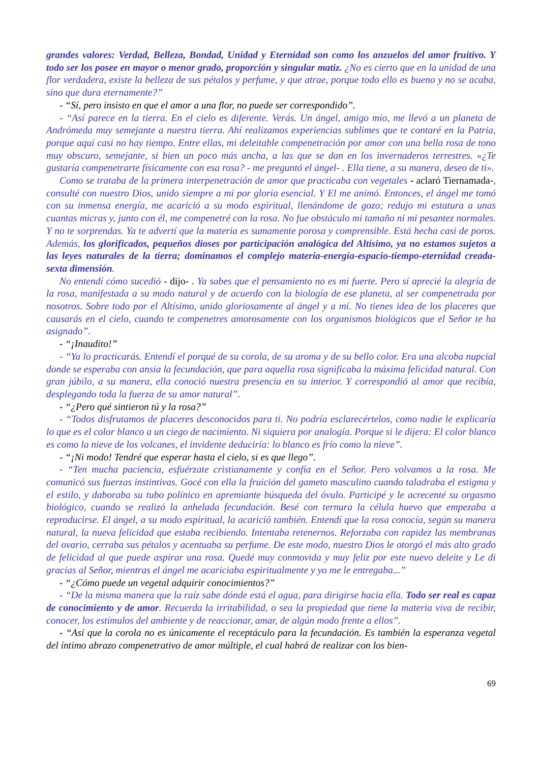grandes valores: Verdad, Belleza, Bondad, Unidad y Eternidad son como los anzuelos del amor fruitivo. Y todo ser los posee en mayor o menor grado, proporción y singular matiz. ¿No es cierto que en la unidad de una flor verdadera, existe la belleza de sus pétalos y perfume, y que atrae, porque todo ello es bueno y no se acaba, sino que dura eternamente?”
- “Sí, pero insisto en que el amor a una flor, no puede ser correspondido”.
- “Así parece en la tierra. En el cielo es diferente. Verás. Un ángel, amigo mío, me llevó a un planeta de Andrómeda muy semejante a nuestra tierra. Ahí realizamos experiencias sublimes que te contaré en la Patria, porque aquí casi no hay tiempo. Entre ellas, mi deleitable compenetración por amor con una bella rosa de tono muy obscuro, semejante, si bien un poco más ancha, a las que se dan en los invernaderos terrestres. «¿Te gustaría compenetrarte físicamente con esa rosa? - me preguntó el ángel- . Ella tiene, a su manera, deseo de ti».
Como se trataba de la primera interpenetración de amor que practicaba con vegetales - aclaró Tiernamada-, consulté con nuestro Dios, unido siempre a mí por gloria esencial. Y El me animó. Entonces, el ángel me tomó con su inmensa energía, me acarició a su modo espiritual, llenándome de gozo; redujo mi estatura a unas cuantas micras y, junto con él, me compenetré con la rosa. No fue obstáculo mi tamaño ni mi pesantez normales. Y no te sorprendas. Ya te advertí que la materia es sumamente porosa y comprensible. Está hecha casi de poros. Además, los glorificados, pequeños dioses por participación analógica del Altísimo, ya no estamos sujetos a las leyes naturales de la tierra; dominamos el complejo materia-energía-espacio-tiempo-eternidad creada-sexta dimensión.
No entendí cómo sucedió - dijo- . Ya sabes que el pensamiento no es mi fuerte. Pero sí aprecié la alegría de la rosa, manifestada a su modo natural y de acuerdo con la biología de ese planeta, al ser compenetrada por nosotros. Sobre todo por el Altísimo, unido gloriosamente al ángel y a mí. No tienes idea de los placeres que causarás en el cielo, cuando te compenetres amorosamente con los organismos biológicos que el Señor te ha asignado”.
- “¡Inaudito!”
- “Ya lo practicarás. Entendí el porqué de su corola, de su aroma y de su bello color. Era una alcoba nupcial donde se esperaba con ansia la fecundación, que para aquella rosa significaba la máxima felicidad natural. Con gran júbilo, a su manera, ella conoció nuestra presencia en su interior. Y correspondió al amor que recibía, desplegando toda la fuerza de su amor natural”.
- “¿Pero qué sintieron tú y la rosa?”
- “Todos disfrutamos de placeres desconocidos para ti. No podría esclarecértelos, como nadie le explicaría lo que es el color blanco a un ciego de nacimiento. Ni siquiera por analogía. Porque si le dijera: El color blanco es como la nieve de los volcanes, el invidente deduciría: lo blanco es frío como la nieve”.
- “¡Ni modo! Tendré que esperar hasta el cielo, si es que llego”.
- “Ten mucha paciencia, esfuérzate cristianamente y confía en el Señor. Pero volvamos a la rosa. Me comunicó sus fuerzas instintivas. Gocé con ella la fruición del gameto masculino cuando taladraba el estigma y el estilo, y daboraba su tubo polínico en apremiante búsqueda del óvulo. Participé y le acrecenté su orgasmo biológico, cuando se realizó la anhelada fecundación. Besé con ternura la célula huevo que empezaba a reproducirse. El ángel, a su modo espiritual, la acarició también. Entendí que la rosa conocía, según su manera natural, la nueva felicidad que estaba recibiendo. Intentaba retenernos. Reforzaba con rapidez las membranas del ovario, cerraba sus pétalos y acentuaba su perfume. De este modo, nuestro Dios le otorgó el más alto grado de felicidad al que puede aspirar una rosa. Quedé muy conmovida y muy feliz por este nuevo deleite y Le di gracias al Señor, mientras el ángel me acariciaba espiritualmente y yo me le entregaba...”
- “¿Cómo puede un vegetal adquirir conocimientos?”
- “De la misma manera que la raíz sabe dónde está el agua, para dirigirse hacia ella. Todo ser real es capaz de conocimiento y de amor. Recuerda la irritabilidad, o sea la propiedad que tiene la materia viva de recibir, conocer, los estímulos del ambiente y de reaccionar, amar, de algún modo frente a ellos”.
- “Así que la corola no es únicamente el receptáculo para la fecundación. Es también la esperanza vegetal del íntimo abrazo compenetrativo de amor múltiple, el cual habrá de realizar con los bien-
69